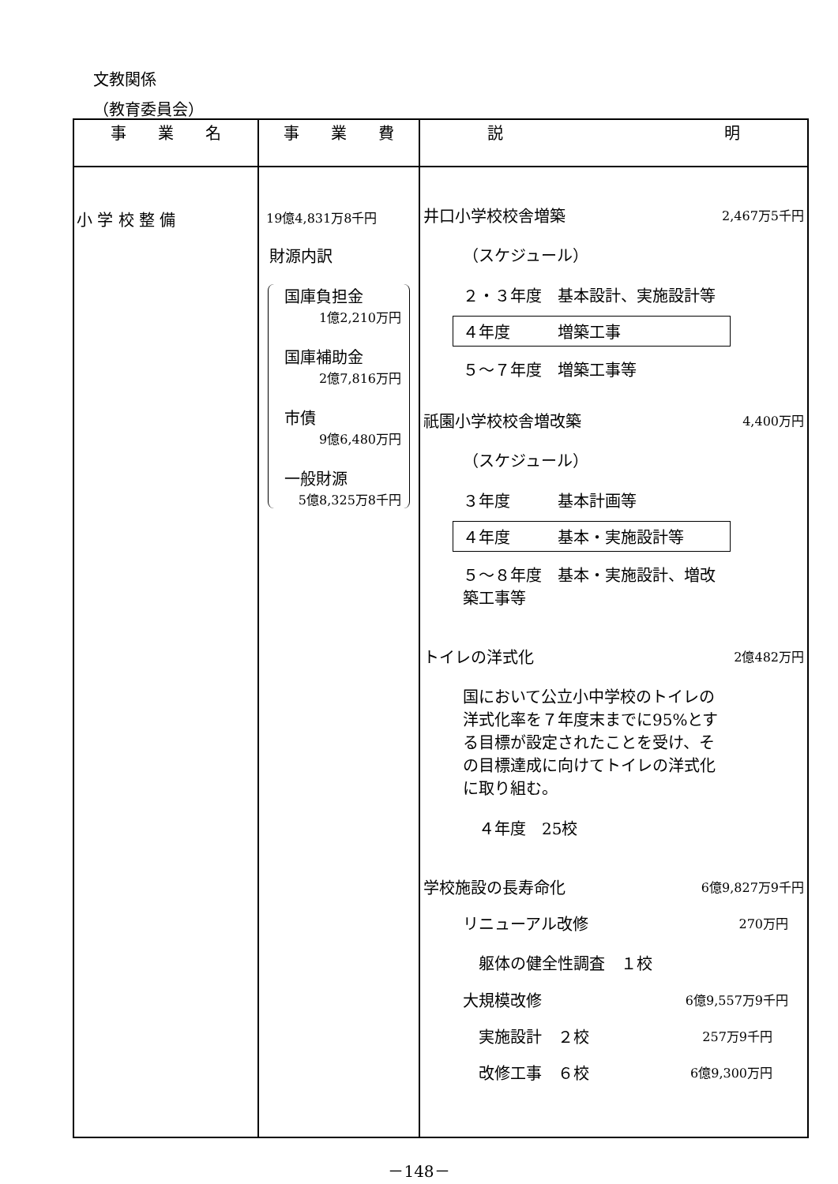文教関係
（教育委員会）
| 事 業 名 | 事 業 費 | 説 明 |
| --- | --- | --- |
| 小 学 校 整 備 | 19億4,831万8千円 財源内訳 国庫負担金 1億2,210万円 国庫補助金 2億7,816万円 市債 9億6,480万円 一般財源 5億8,325万8千円 | 井口小学校校舎増築 2,467万5千円 （スケジュール） ２・３年度 基本設計、実施設計等 ４年度 増築工事 ５～７年度 増築工事等 祇園小学校校舎増改築 4,400万円 （スケジュール） ３年度 基本計画等 ４年度 基本・実施設計等 ５～８年度 基本・実施設計、増改築工事等 トイレの洋式化 2億482万円 国において公立小中学校のトイレの洋式化率を７年度末までに95%とする目標が設定されたことを受け、その目標達成に向けてトイレの洋式化に取り組む。 ４年度 25校 学校施設の長寿命化 6億9,827万9千円 リニューアル改修 270万円 躯体の健全性調査 １校 大規模改修 6億9,557万9千円 実施設計 ２校 257万9千円 改修工事 ６校 6億9,300万円 |
－148－